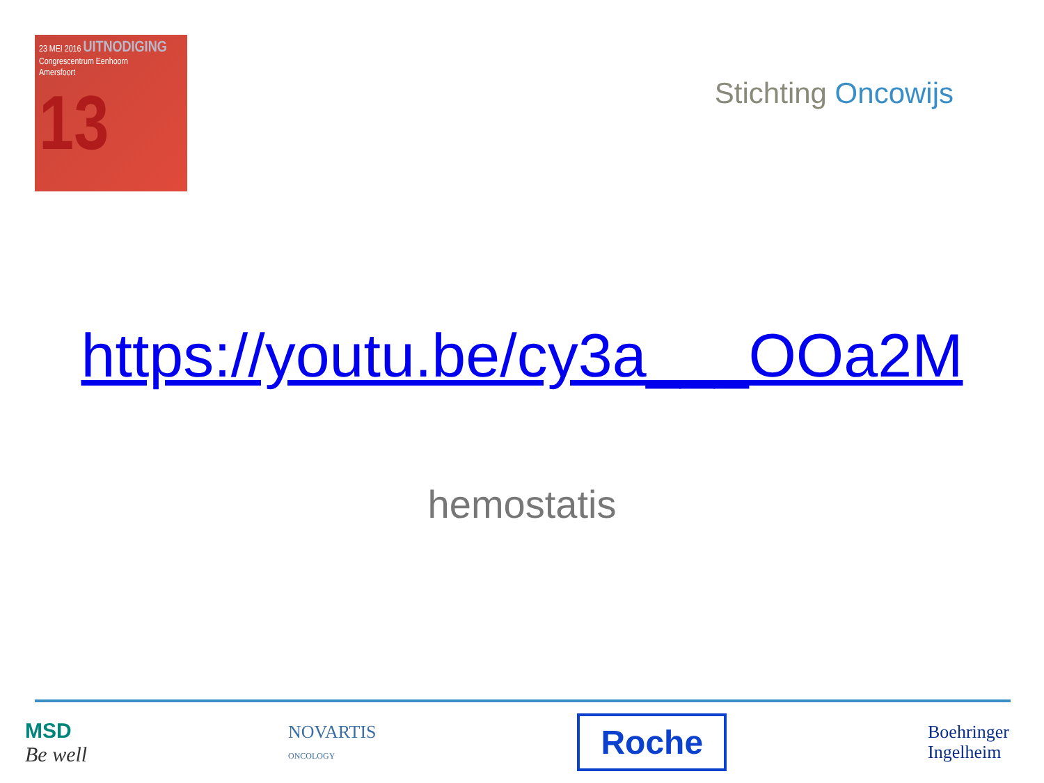23 MEI 2016 UITNODIGING
Congrescentrum Eenhoorn
Amersfoort
13
Stichting Oncowijs
https://youtu.be/cy3a___OOa2M
hemostatis
MSD
Be well
NOVARTIS
ONCOLOGY
Roche
Boehringer
Ingelheim